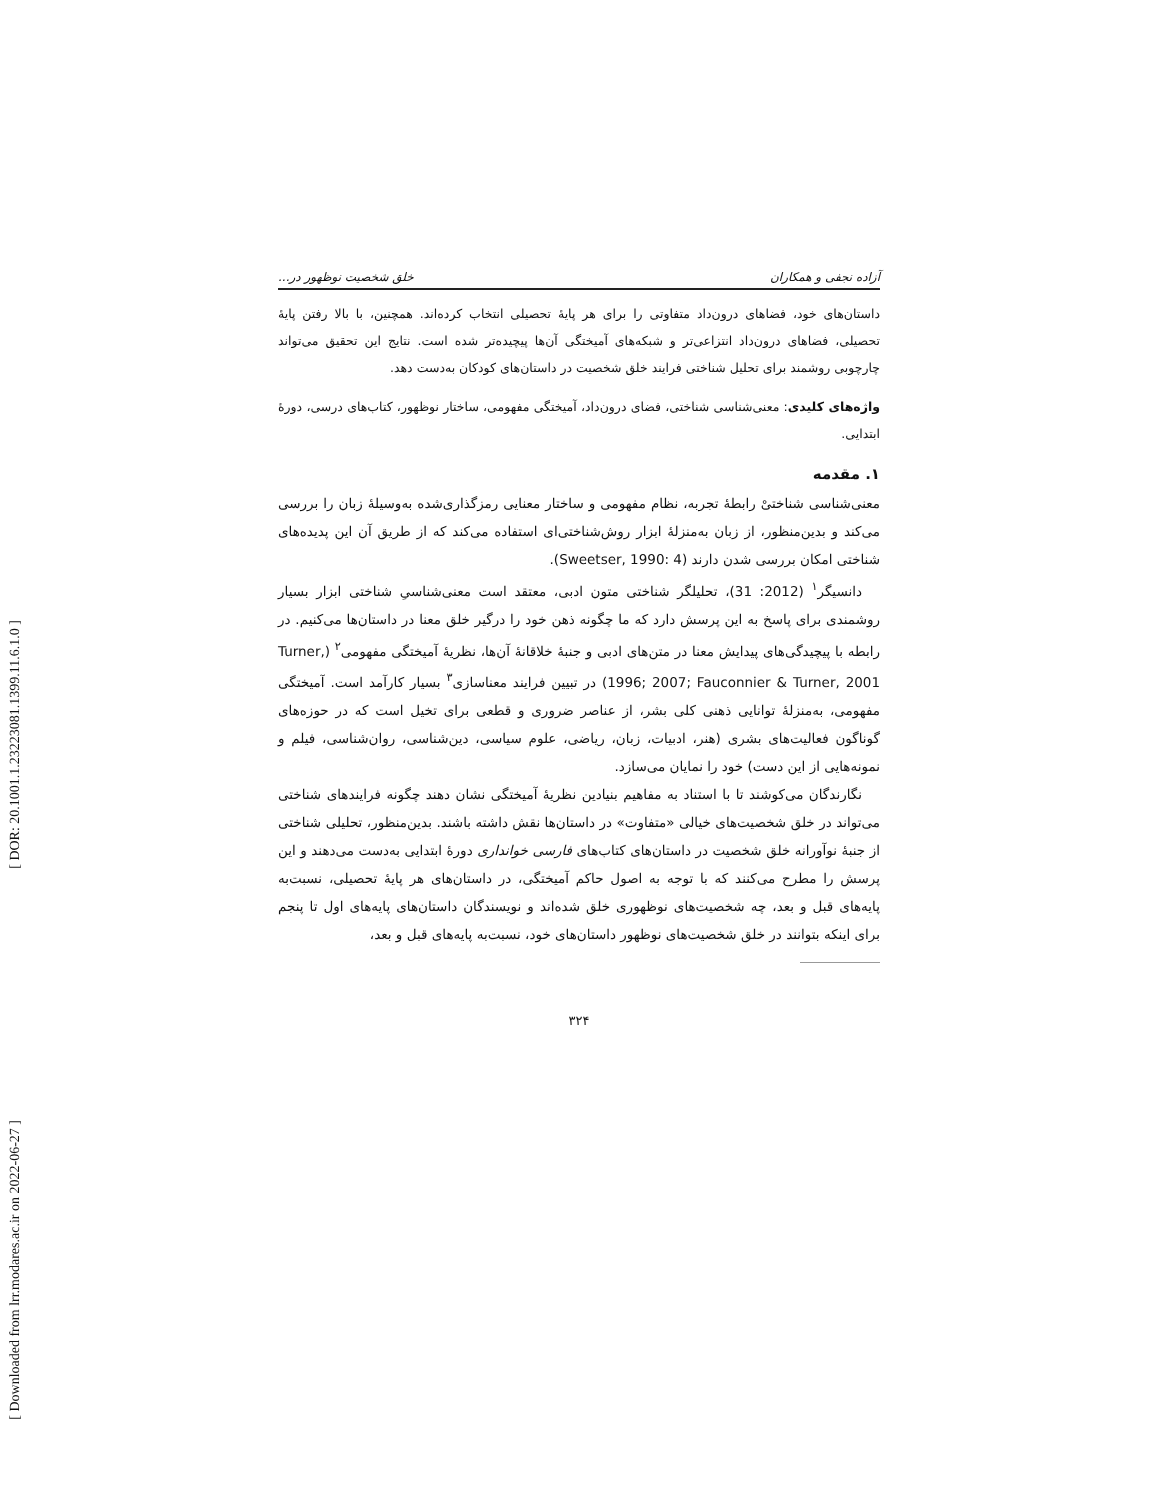[ DOR: 20.1001.1.23223081.1399.11.6.1.0 ]
[ Downloaded from lrr.modares.ac.ir on 2022-06-27 ]
آزاده نجفی و همکاران خلق شخصیت نوظهور در...
داستان‌های خود، فضاهای درون‌داد متفاوتی را برای هر پایهٔ تحصیلی انتخاب کرده‌اند. همچنین، با بالا رفتن پایهٔ تحصیلی، فضاهای درون‌داد انتزاعی‌تر و شبکه‌های آمیختگی آن‌ها پیچیده‌تر شده است. نتایج این تحقیق می‌تواند چارچوبی روشمند برای تحلیل شناختی فرایند خلق شخصیت در داستان‌های کودکان به‌دست دهد.
واژه‌های کلیدی: معنی‌شناسی شناختی، فضای درون‌داد، آمیختگی مفهومی، ساختار نوظهور، کتاب‌های درسی، دورهٔ ابتدایی.
۱. مقدمه
معنی‌شناسی شناختیْ رابطهٔ تجربه، نظام مفهومی و ساختار معنایی رمزگذاری‌شده به‌وسیلهٔ زبان را بررسی می‌کند و بدین‌منظور، از زبان به‌منزلهٔ ابزار روش‌شناختی‌ای استفاده می‌کند که از طریق آن این پدیده‌های شناختی امکان بررسی شدن دارند (Sweetser, 1990: 4).
دانسیگر<sup>۱</sup> (2012: 31)، تحلیلگر شناختی متون ادبی، معتقد است معنی‌شناسیِ شناختی ابزار بسیار روشمندی برای پاسخ به این پرسش دارد که ما چگونه ذهن خود را درگیر خلق معنا در داستان‌ها می‌کنیم. در رابطه با پیچیدگی‌های پیدایش معنا در متن‌های ادبی و جنبهٔ خلاقانهٔ آن‌ها، نظریهٔ آمیختگی مفهومی<sup>۲</sup> (Turner, 1996; 2007; Fauconnier & Turner, 2001) در تبیین فرایند معناسازی<sup>۳</sup> بسیار کارآمد است. آمیختگی مفهومی، به‌منزلهٔ توانایی ذهنی کلی بشر، از عناصر ضروری و قطعی برای تخیل است که در حوزه‌های گوناگون فعالیت‌های بشری (هنر، ادبیات، زبان، ریاضی، علوم سیاسی، دین‌شناسی، روان‌شناسی، فیلم و نمونه‌هایی از این دست) خود را نمایان می‌سازد.
نگارندگان می‌کوشند تا با استناد به مفاهیم بنیادین نظریهٔ آمیختگی نشان دهند چگونه فرایندهای شناختی می‌تواند در خلق شخصیت‌های خیالی «متفاوت» در داستان‌ها نقش داشته باشند. بدین‌منظور، تحلیلی شناختی از جنبهٔ نوآورانه خلق شخصیت در داستان‌های کتاب‌های فارسی خوانداری دورهٔ ابتدایی به‌دست می‌دهند و این پرسش را مطرح می‌کنند که با توجه به اصول حاکم آمیختگی، در داستان‌های هر پایهٔ تحصیلی، نسبت‌به پایه‌های قبل و بعد، چه شخصیت‌های نوظهوری خلق شده‌اند و نویسندگان داستان‌های پایه‌های اول تا پنجم برای اینکه بتوانند در خلق شخصیت‌های نوظهور داستان‌های خود، نسبت‌به پایه‌های قبل و بعد،
۳۲۴